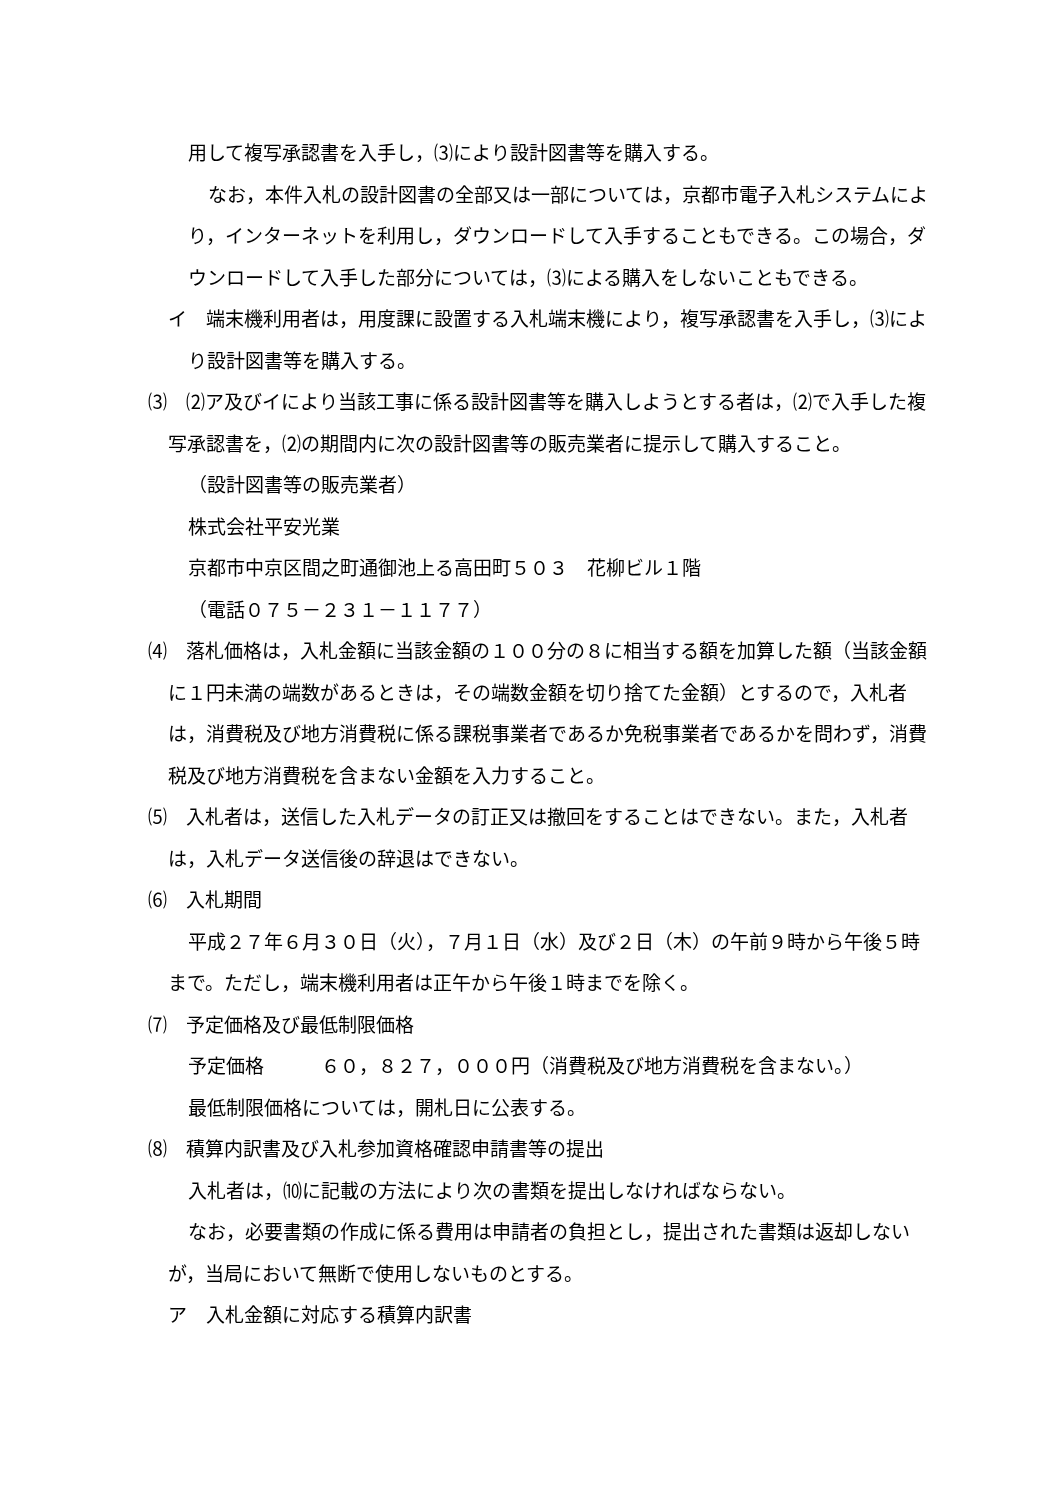用して複写承認書を入手し，⑶により設計図書等を購入する。
なお，本件入札の設計図書の全部又は一部については，京都市電子入札システムにより，インターネットを利用し，ダウンロードして入手することもできる。この場合，ダウンロードして入手した部分については，⑶による購入をしないこともできる。
イ　端末機利用者は，用度課に設置する入札端末機により，複写承認書を入手し，⑶により設計図書等を購入する。
⑶　⑵ア及びイにより当該工事に係る設計図書等を購入しようとする者は，⑵で入手した複写承認書を，⑵の期間内に次の設計図書等の販売業者に提示して購入すること。
（設計図書等の販売業者）
株式会社平安光業
京都市中京区間之町通御池上る高田町５０３　花柳ビル１階
（電話０７５－２３１－１１７７）
⑷　落札価格は，入札金額に当該金額の１００分の８に相当する額を加算した額（当該金額に１円未満の端数があるときは，その端数金額を切り捨てた金額）とするので，入札者は，消費税及び地方消費税に係る課税事業者であるか免税事業者であるかを問わず，消費税及び地方消費税を含まない金額を入力すること。
⑸　入札者は，送信した入札データの訂正又は撤回をすることはできない。また，入札者は，入札データ送信後の辞退はできない。
⑹　入札期間
平成２７年６月３０日（火），７月１日（水）及び２日（木）の午前９時から午後５時まで。ただし，端末機利用者は正午から午後１時までを除く。
⑺　予定価格及び最低制限価格
予定価格　　　６０，８２７，０００円（消費税及び地方消費税を含まない。）
最低制限価格については，開札日に公表する。
⑻　積算内訳書及び入札参加資格確認申請書等の提出
入札者は，⑽に記載の方法により次の書類を提出しなければならない。
なお，必要書類の作成に係る費用は申請者の負担とし，提出された書類は返却しないが，当局において無断で使用しないものとする。
ア　入札金額に対応する積算内訳書